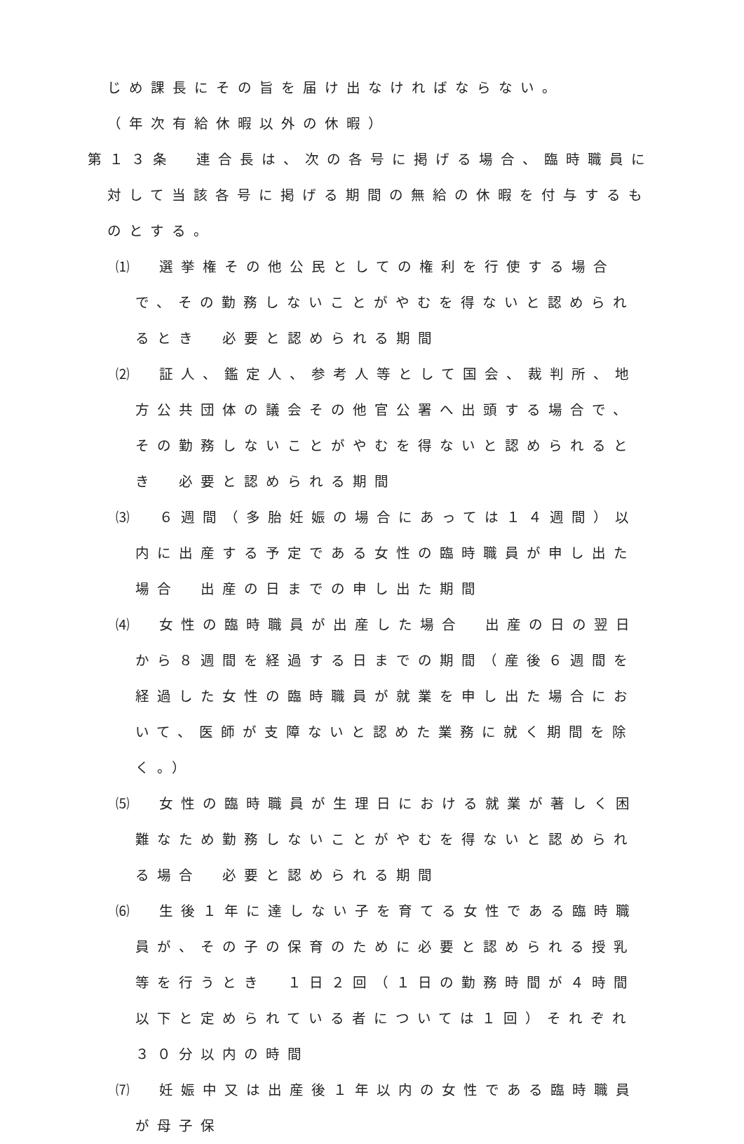じめ課長にその旨を届け出なければならない。
（年次有給休暇以外の休暇）
第１３条　連合長は、次の各号に掲げる場合、臨時職員に対して当該各号に掲げる期間の無給の休暇を付与するものとする。
⑴　選挙権その他公民としての権利を行使する場合で、その勤務しないことがやむを得ないと認められるとき　必要と認められる期間
⑵　証人、鑑定人、参考人等として国会、裁判所、地方公共団体の議会その他官公署へ出頭する場合で、その勤務しないことがやむを得ないと認められるとき　必要と認められる期間
⑶　６週間（多胎妊娠の場合にあっては１４週間）以内に出産する予定である女性の臨時職員が申し出た場合　出産の日までの申し出た期間
⑷　女性の臨時職員が出産した場合　出産の日の翌日から８週間を経過する日までの期間（産後６週間を経過した女性の臨時職員が就業を申し出た場合において、医師が支障ないと認めた業務に就く期間を除く。）
⑸　女性の臨時職員が生理日における就業が著しく困難なため勤務しないことがやむを得ないと認められる場合　必要と認められる期間
⑹　生後１年に達しない子を育てる女性である臨時職員が、その子の保育のために必要と認められる授乳等を行うとき　１日２回（１日の勤務時間が４時間以下と定められている者については１回）それぞれ３０分以内の時間
⑺　妊娠中又は出産後１年以内の女性である臨時職員が母子保